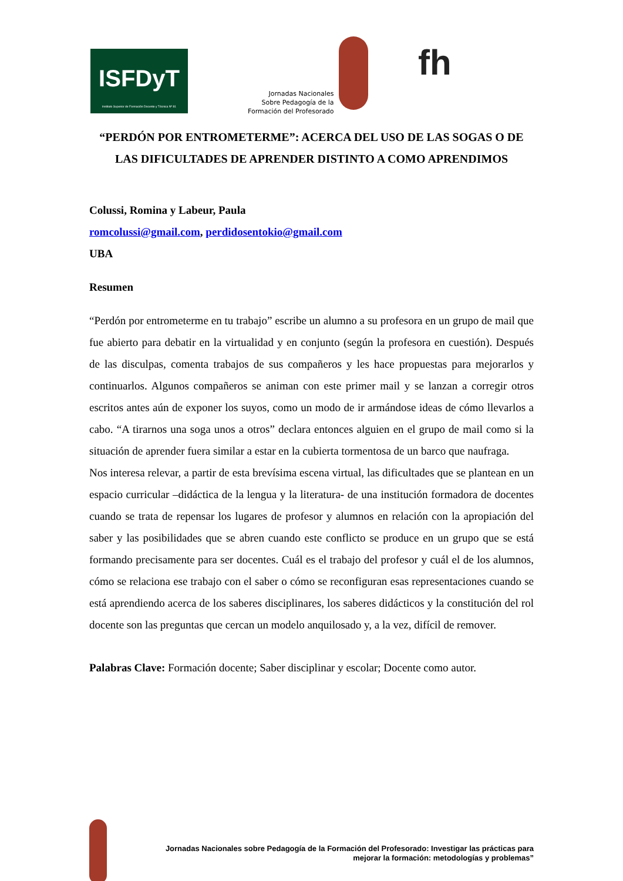ISFDyT
Instituto Superior de Formación Docente y Técnica Nº 81
Jornadas Nacionales
Sobre Pedagogía de la
Formación del Profesorado
fh
“PERDÓN POR ENTROMETERME”: ACERCA DEL USO DE LAS SOGAS O DE LAS DIFICULTADES DE APRENDER DISTINTO A COMO APRENDIMOS
Colussi, Romina y Labeur, Paula
romcolussi@gmail.com, perdidosentokio@gmail.com
UBA
Resumen
“Perdón por entrometerme en tu trabajo” escribe un alumno a su profesora en un grupo de mail que fue abierto para debatir en la virtualidad y en conjunto (según la profesora en cuestión). Después de las disculpas, comenta trabajos de sus compañeros y les hace propuestas para mejorarlos y continuarlos. Algunos compañeros se animan con este primer mail y se lanzan a corregir otros escritos antes aún de exponer los suyos, como un modo de ir armándose ideas de cómo llevarlos a cabo. “A tirarnos una soga unos a otros” declara entonces alguien en el grupo de mail como si la situación de aprender fuera similar a estar en la cubierta tormentosa de un barco que naufraga.
Nos interesa relevar, a partir de esta brevísima escena virtual, las dificultades que se plantean en un espacio curricular –didáctica de la lengua y la literatura- de una institución formadora de docentes cuando se trata de repensar los lugares de profesor y alumnos en relación con la apropiación del saber y las posibilidades que se abren cuando este conflicto se produce en un grupo que se está formando precisamente para ser docentes. Cuál es el trabajo del profesor y cuál el de los alumnos, cómo se relaciona ese trabajo con el saber o cómo se reconfiguran esas representaciones cuando se está aprendiendo acerca de los saberes disciplinares, los saberes didácticos y la constitución del rol docente son las preguntas que cercan un modelo anquilosado y, a la vez, difícil de remover.
Palabras Clave: Formación docente; Saber disciplinar y escolar; Docente como autor.
Jornadas Nacionales sobre Pedagogía de la Formación del Profesorado: Investigar las prácticas para
mejorar la formación: metodologías y problemas”